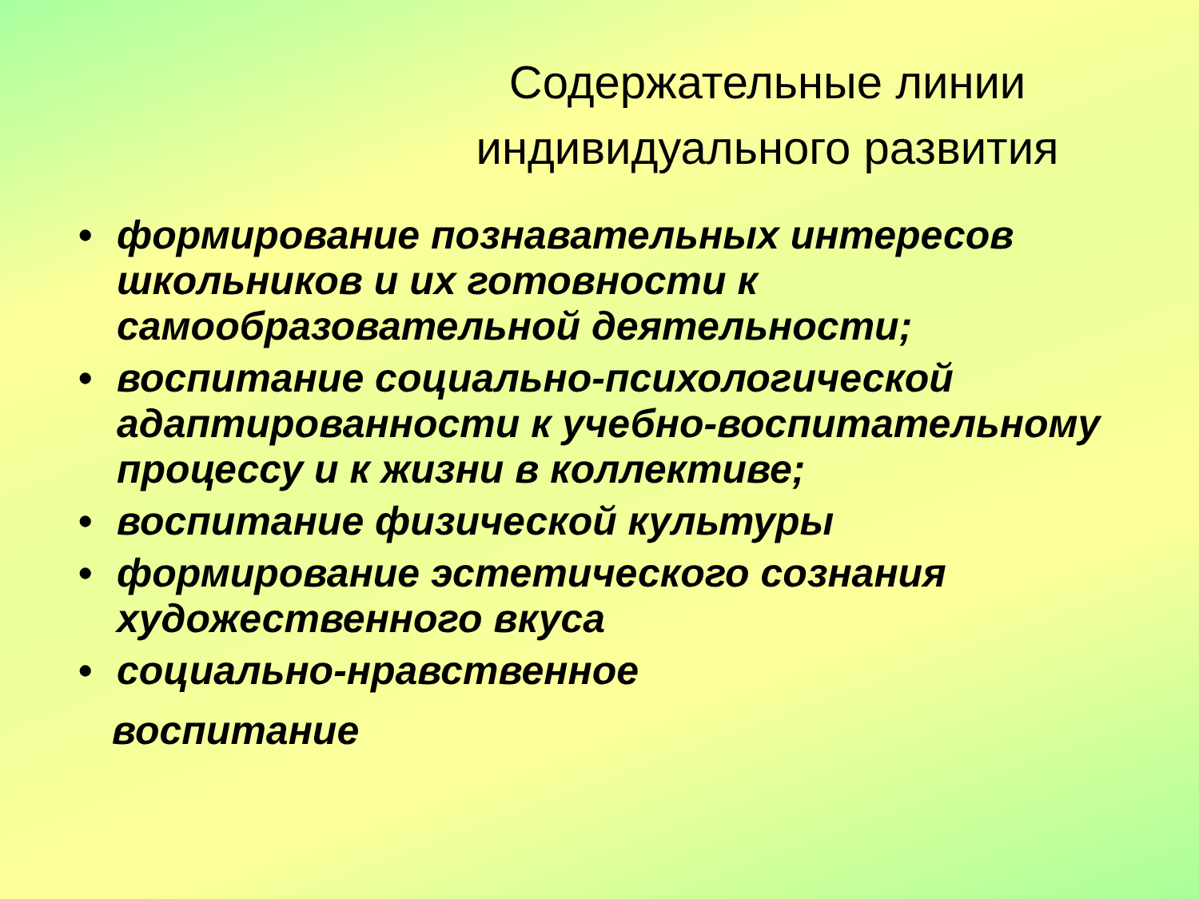Содержательные линии индивидуального развития
• формирование познавательных интересов школьников и их готовности к самообразовательной деятельности;
• воспитание социально-психологической адаптированности к учебно-воспитательному процессу и к жизни в коллективе;
• воспитание физической культуры
• формирование эстетического сознания художественного вкуса
• социально-нравственное
воспитание